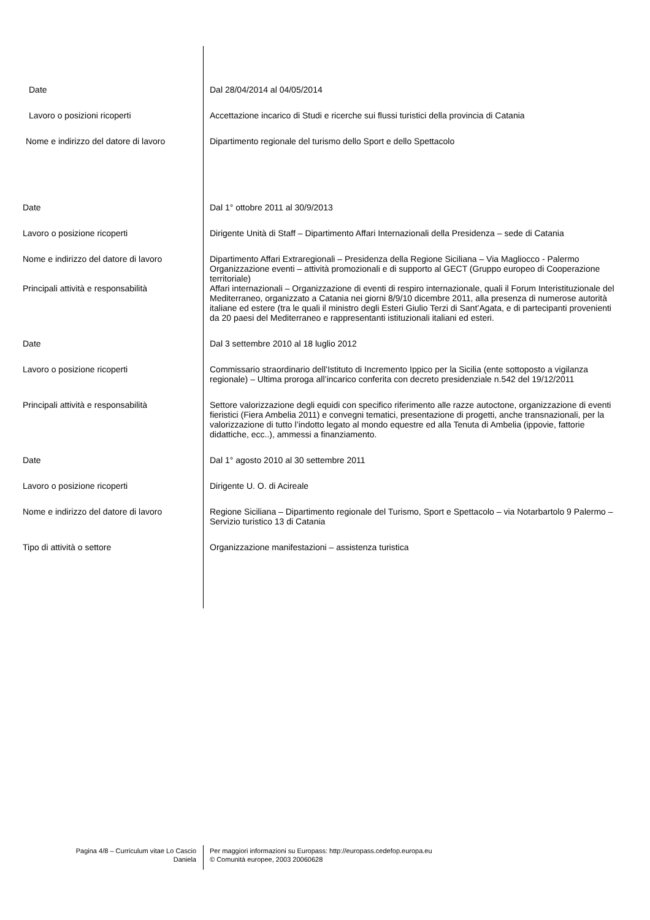Date Dal 28/04/2014 al 04/05/2014
Lavoro o posizioni ricoperti Accettazione incarico di Studi e ricerche sui flussi turistici della provincia di Catania
Nome e indirizzo del datore di lavoro
Dipartimento regionale del turismo dello Sport e dello Spettacolo
Date Dal 1° ottobre 2011 al 30/9/2013
Lavoro o posizione ricoperti Dirigente Unità di Staff – Dipartimento Affari Internazionali della Presidenza – sede di Catania
Nome e indirizzo del datore di lavoro
Dipartimento Affari Extraregionali – Presidenza della Regione Siciliana – Via Magliocco - Palermo
Organizzazione eventi – attività promozionali e di supporto al GECT (Gruppo europeo di Cooperazione territoriale)
Principali attività e responsabilità
Affari internazionali – Organizzazione di eventi di respiro internazionale, quali il Forum Interistituzionale del Mediterraneo, organizzato a Catania nei giorni 8/9/10 dicembre 2011, alla presenza di numerose autorità italiane ed estere (tra le quali il ministro degli Esteri Giulio Terzi di Sant’Agata, e di partecipanti provenienti da 20 paesi del Mediterraneo e rappresentanti istituzionali italiani ed esteri.
Date Dal 3 settembre 2010 al 18 luglio 2012
Lavoro o posizione ricoperti Commissario straordinario dell’Istituto di Incremento Ippico per la Sicilia (ente sottoposto a vigilanza regionale) – Ultima proroga all’incarico conferita con decreto presidenziale n.542 del 19/12/2011
Principali attività e responsabilità
Settore valorizzazione degli equidi con specifico riferimento alle razze autoctone, organizzazione di eventi fieristici (Fiera Ambelia 2011) e convegni tematici, presentazione di progetti, anche transnazionali, per la valorizzazione di tutto l’indotto legato al mondo equestre ed alla Tenuta di Ambelia (ippovie, fattorie didattiche, ecc..), ammessi a finanziamento.
Date Dal 1° agosto 2010 al 30 settembre 2011
Lavoro o posizione ricoperti Dirigente U. O. di Acireale
Nome e indirizzo del datore di lavoro
Regione Siciliana – Dipartimento regionale del Turismo, Sport e Spettacolo – via Notarbartolo 9 Palermo – Servizio turistico 13 di Catania
Tipo di attività o settore Organizzazione manifestazioni – assistenza turistica
Pagina 4/8 – Curriculum vitae Lo Cascio
Daniela
Per maggiori informazioni su Europass: http://europass.cedefop.europa.eu
© Comunità europee, 2003 20060628